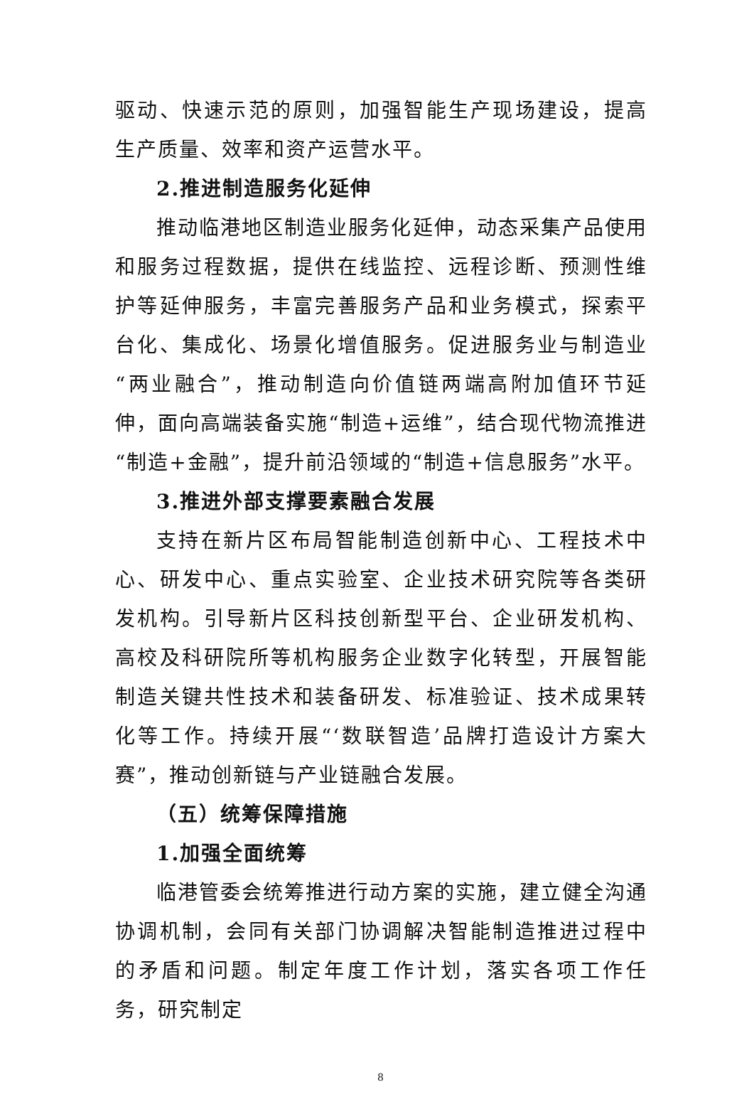驱动、快速示范的原则，加强智能生产现场建设，提高生产质量、效率和资产运营水平。
2.推进制造服务化延伸
推动临港地区制造业服务化延伸，动态采集产品使用和服务过程数据，提供在线监控、远程诊断、预测性维护等延伸服务，丰富完善服务产品和业务模式，探索平台化、集成化、场景化增值服务。促进服务业与制造业“两业融合”，推动制造向价值链两端高附加值环节延伸，面向高端装备实施“制造+运维”，结合现代物流推进“制造+金融”，提升前沿领域的“制造+信息服务”水平。
3.推进外部支撑要素融合发展
支持在新片区布局智能制造创新中心、工程技术中心、研发中心、重点实验室、企业技术研究院等各类研发机构。引导新片区科技创新型平台、企业研发机构、高校及科研院所等机构服务企业数字化转型，开展智能制造关键共性技术和装备研发、标准验证、技术成果转化等工作。持续开展“‘数联智造’品牌打造设计方案大赛”，推动创新链与产业链融合发展。
（五）统筹保障措施
1.加强全面统筹
临港管委会统筹推进行动方案的实施，建立健全沟通协调机制，会同有关部门协调解决智能制造推进过程中的矛盾和问题。制定年度工作计划，落实各项工作任务，研究制定
8